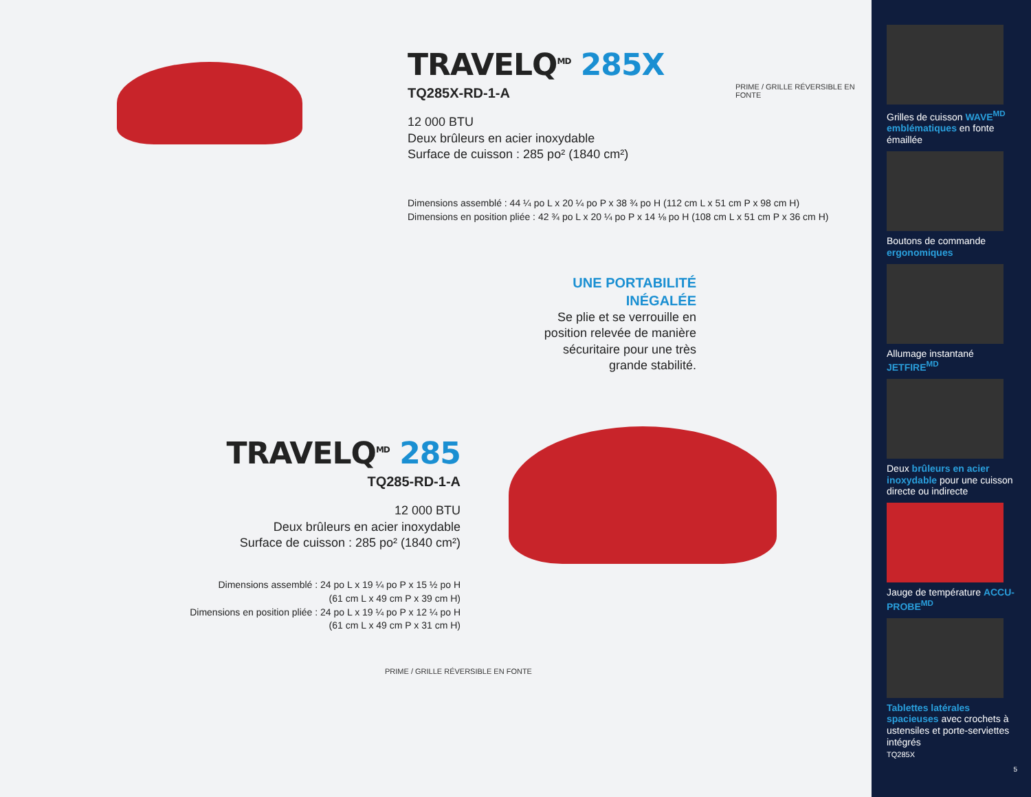TRAVELQ<sup>MD</sup> 285X
TQ285X-RD-1-A
12 000 BTU
Deux brûleurs en acier inoxydable
Surface de cuisson : 285 po² (1840 cm²)
Dimensions assemblé : 44 ¼ po L x 20 ¼ po P x 38 ¾ po H (112 cm L x 51 cm P x 98 cm H)
Dimensions en position pliée : 42 ¾ po L x 20 ¼ po P x 14 ⅛ po H (108 cm L x 51 cm P x 36 cm H)
UNE PORTABILITÉ INÉGALÉE
Se plie et se verrouille en position relevée de manière sécuritaire pour une très grande stabilité.
TRAVELQ<sup>MD</sup> 285
TQ285-RD-1-A
12 000 BTU
Deux brûleurs en acier inoxydable
Surface de cuisson : 285 po² (1840 cm²)
Dimensions assemblé : 24 po L x 19 ¼ po P x 15 ½ po H
(61 cm L x 49 cm P x 39 cm H)
Dimensions en position pliée : 24 po L x 19 ¼ po P x 12 ¼ po H
(61 cm L x 49 cm P x 31 cm H)
PRIME / GRILLE RÉVERSIBLE EN FONTE
PRIME / GRILLE RÉVERSIBLE EN FONTE
Grilles de cuisson WAVE<sup>MD</sup> emblématiques en fonte émaillée
Boutons de commande ergonomiques
Allumage instantané JETFIRE<sup>MD</sup>
Deux brûleurs en acier inoxydable pour une cuisson directe ou indirecte
Jauge de température ACCU-PROBE<sup>MD</sup>
Tablettes latérales spacieuses avec crochets à ustensiles et porte-serviettes intégrés
TQ285X
5